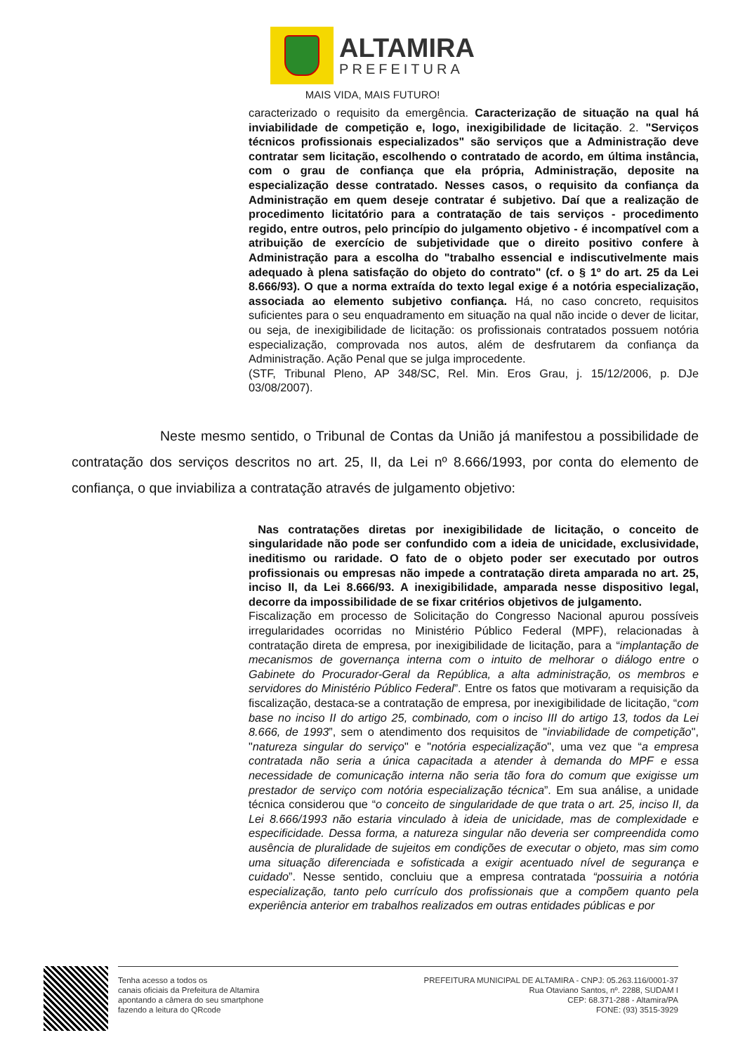ALTAMIRA
PREFEITURA
MAIS VIDA, MAIS FUTURO!
caracterizado o requisito da emergência. Caracterização de situação na qual há inviabilidade de competição e, logo, inexigibilidade de licitação. 2. "Serviços técnicos profissionais especializados" são serviços que a Administração deve contratar sem licitação, escolhendo o contratado de acordo, em última instância, com o grau de confiança que ela própria, Administração, deposite na especialização desse contratado. Nesses casos, o requisito da confiança da Administração em quem deseje contratar é subjetivo. Daí que a realização de procedimento licitatório para a contratação de tais serviços - procedimento regido, entre outros, pelo princípio do julgamento objetivo - é incompatível com a atribuição de exercício de subjetividade que o direito positivo confere à Administração para a escolha do "trabalho essencial e indiscutivelmente mais adequado à plena satisfação do objeto do contrato" (cf. o § 1º do art. 25 da Lei 8.666/93). O que a norma extraída do texto legal exige é a notória especialização, associada ao elemento subjetivo confiança. Há, no caso concreto, requisitos suficientes para o seu enquadramento em situação na qual não incide o dever de licitar, ou seja, de inexigibilidade de licitação: os profissionais contratados possuem notória especialização, comprovada nos autos, além de desfrutarem da confiança da Administração. Ação Penal que se julga improcedente.
(STF, Tribunal Pleno, AP 348/SC, Rel. Min. Eros Grau, j. 15/12/2006, p. DJe 03/08/2007).
Neste mesmo sentido, o Tribunal de Contas da União já manifestou a possibilidade de contratação dos serviços descritos no art. 25, II, da Lei nº 8.666/1993, por conta do elemento de confiança, o que inviabiliza a contratação através de julgamento objetivo:
Nas contratações diretas por inexigibilidade de licitação, o conceito de singularidade não pode ser confundido com a ideia de unicidade, exclusividade, ineditismo ou raridade. O fato de o objeto poder ser executado por outros profissionais ou empresas não impede a contratação direta amparada no art. 25, inciso II, da Lei 8.666/93. A inexigibilidade, amparada nesse dispositivo legal, decorre da impossibilidade de se fixar critérios objetivos de julgamento.
Fiscalização em processo de Solicitação do Congresso Nacional apurou possíveis irregularidades ocorridas no Ministério Público Federal (MPF), relacionadas à contratação direta de empresa, por inexigibilidade de licitação, para a “implantação de mecanismos de governança interna com o intuito de melhorar o diálogo entre o Gabinete do Procurador-Geral da República, a alta administração, os membros e servidores do Ministério Público Federal”. Entre os fatos que motivaram a requisição da fiscalização, destaca-se a contratação de empresa, por inexigibilidade de licitação, “com base no inciso II do artigo 25, combinado, com o inciso III do artigo 13, todos da Lei 8.666, de 1993”, sem o atendimento dos requisitos de "inviabilidade de competição", "natureza singular do serviço" e "notória especialização", uma vez que “a empresa contratada não seria a única capacitada a atender à demanda do MPF e essa necessidade de comunicação interna não seria tão fora do comum que exigisse um prestador de serviço com notória especialização técnica”. Em sua análise, a unidade técnica considerou que “o conceito de singularidade de que trata o art. 25, inciso II, da Lei 8.666/1993 não estaria vinculado à ideia de unicidade, mas de complexidade e especificidade. Dessa forma, a natureza singular não deveria ser compreendida como ausência de pluralidade de sujeitos em condições de executar o objeto, mas sim como uma situação diferenciada e sofisticada a exigir acentuado nível de segurança e cuidado”. Nesse sentido, concluiu que a empresa contratada “possuiria a notória especialização, tanto pelo currículo dos profissionais que a compõem quanto pela experiência anterior em trabalhos realizados em outras entidades públicas e por
Tenha acesso a todos os
canais oficiais da Prefeitura de Altamira
apontando a câmera do seu smartphone
fazendo a leitura do QRcode
PREFEITURA MUNICIPAL DE ALTAMIRA - CNPJ: 05.263.116/0001-37
Rua Otaviano Santos, nº. 2288, SUDAM I
CEP: 68.371-288 - Altamira/PA
FONE: (93) 3515-3929